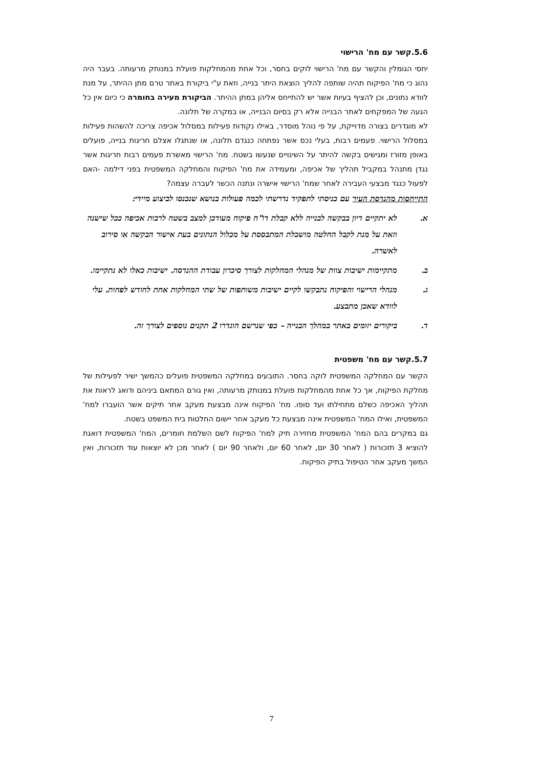5.6.קשר עם מח' הרישוי
יחסי הגומלין והקשר עם מח' הרישוי לוקים בחסר, וכל אחת מהמחלקות פועלת במנותק מרעותה. בעבר היה נהוג כי מח' הפיקוח תהיה שותפה להליך הוצאת היתר בנייה, וזאת ע"י ביקורת באתר טרם מתן ההיתר, על מנת לוודא נתונים, וכן להציף בעיות אשר יש להתייחס אליהן במתן ההיתר. הביקורת מעירה בחומרה כי כיום אין כל הגעה של המפקחים לאתר הבנייה אלא רק בסיום הבנייה, או במקרה של תלונה.
לא מוגדרים בצורה מדוייקת, על פי נוהל מוסדר, באילו נקודות פעילות במסלול אכיפה צריכה להשהות פעילות במסלול הרישוי. פעמים רבות, בעלי נכס אשר נפתחה כנגדם תלונה, או שנתגלו אצלם חריגות בנייה, פועלים באופן מזורז ומגישים בקשה להיתר על השינויים שנעשו בשטח. מח' הרישוי מאשרת פעמים רבות חריגות אשר נגדן מתנהל במקביל תהליך של אכיפה, ומעמידה את מח' הפיקוח והמחלקה המשפטית בפני דילמה -האם לפעול כנגד מבצעי העבירה לאחר שמח' הרישוי אישרה ונתנה הכשר לעברה עצמה?
התייחסות מהנדסת העיר עם כניסתי לתפקיד נדרשתי לכמה פעולות בנושא שנכנסו לביצוע מיידי:
א. לא יתקיים דיון בבקשה לבנייה ללא קבלת דו"ח פיקוח מעודכן למצב בשטח לרבות אכיפה ככל שישנה וזאת על מנת לקבל החלטה מושכלת המתבססת על מכלול הנתונים בעת אישור הבקשה או סירוב לאשרה.
ב. מתקיימות ישיבות צוות של מנהלי המחלקות לצורך סיכרון עבודת ההנדסה. ישיבות כאלו לא נתקיימו.
ג. מנהלי הרישוי והפיקוח נתבקשו לקיים ישיבות משותפות של שתי המחלקות אחת לחודש לפחות. עלי לוודא שאכן מתבצע.
ד. ביקורים יזומים באתר במהלך הבנייה – כפי שנרשם הוגדרו 2 תקנים נוספים לצורך זה.
5.7.קשר עם מח' משפטית
הקשר עם המחלקה המשפטית לוקה בחסר. התובעים במחלקה המשפטית פועלים כהמשך ישיר לפעילות של מחלקת הפיקוח, אך כל אחת מהמחלקות פועלת במנותק מרעותה, ואין גורם המתאם ביניהם ודואג לראות את תהליך האכיפה כשלם מתחילתו ועד סופו. מח' הפיקוח אינה מבצעת מעקב אחר תיקים אשר הועברו למח' המשפטית, ואילו המח' המשפטית אינה מבצעת כל מעקב אחר יישום החלטות בית המשפט בשטח.
גם במקרים בהם המח' המשפטית מחזירה תיק למח' הפיקוח לשם השלמת חומרים, המח' המשפטית דואגת להוציא 3 תזכורות ( לאחר 30 יום, לאחר 60 יום, ולאחר 90 יום ) לאחר מכן לא יוצאות עוד תזכורות, ואין המשך מעקב אחר הטיפול בתיק הפיקוח.
7